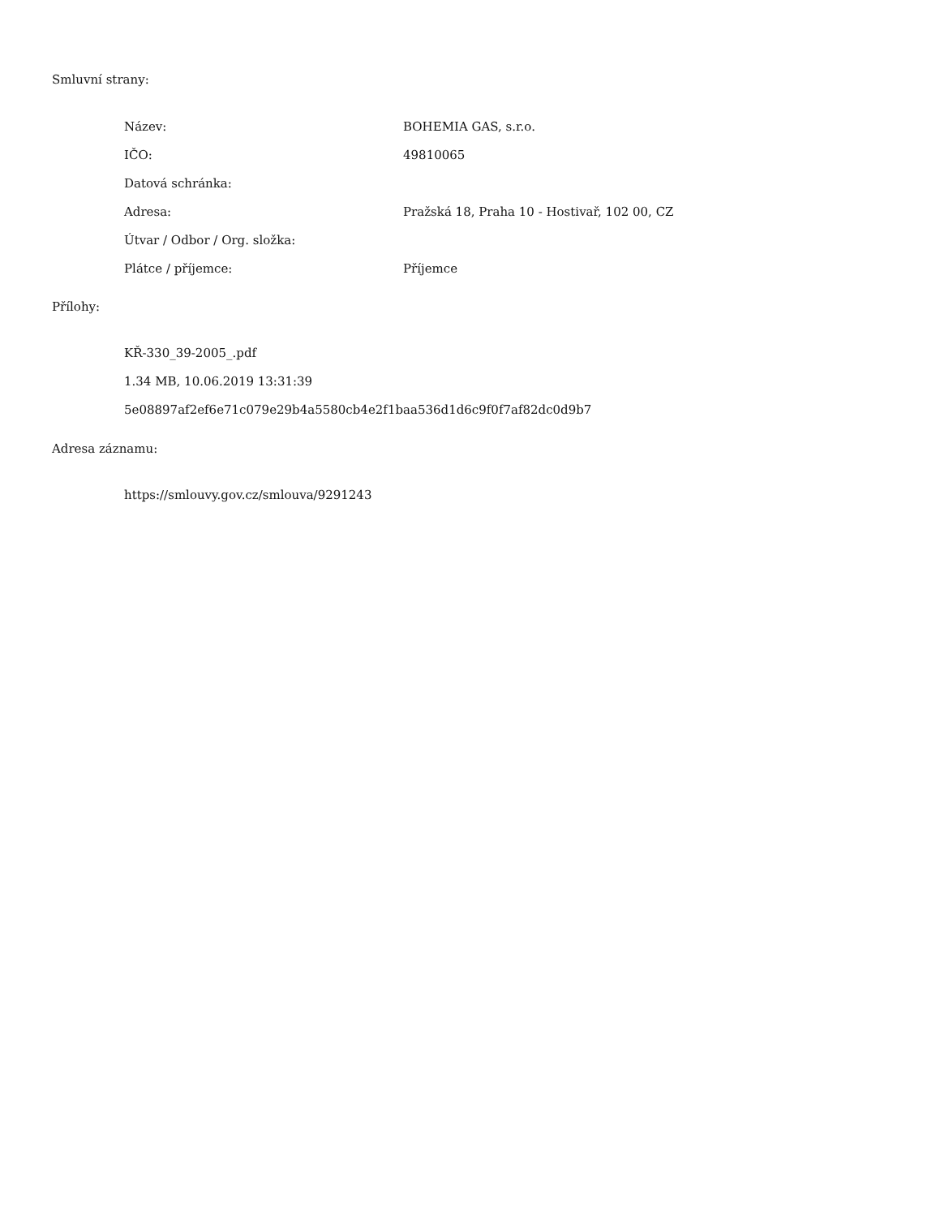Smluvní strany:
| Název: | BOHEMIA GAS, s.r.o. |
| IČO: | 49810065 |
| Datová schránka: | |
| Adresa: | Pražská 18, Praha 10 - Hostivař, 102 00, CZ |
| Útvar / Odbor / Org. složka: | |
| Plátce / příjemce: | Příjemce |
Přílohy:
KŘ-330_39-2005_.pdf
1.34 MB, 10.06.2019 13:31:39
5e08897af2ef6e71c079e29b4a5580cb4e2f1baa536d1d6c9f0f7af82dc0d9b7
Adresa záznamu:
https://smlouvy.gov.cz/smlouva/9291243